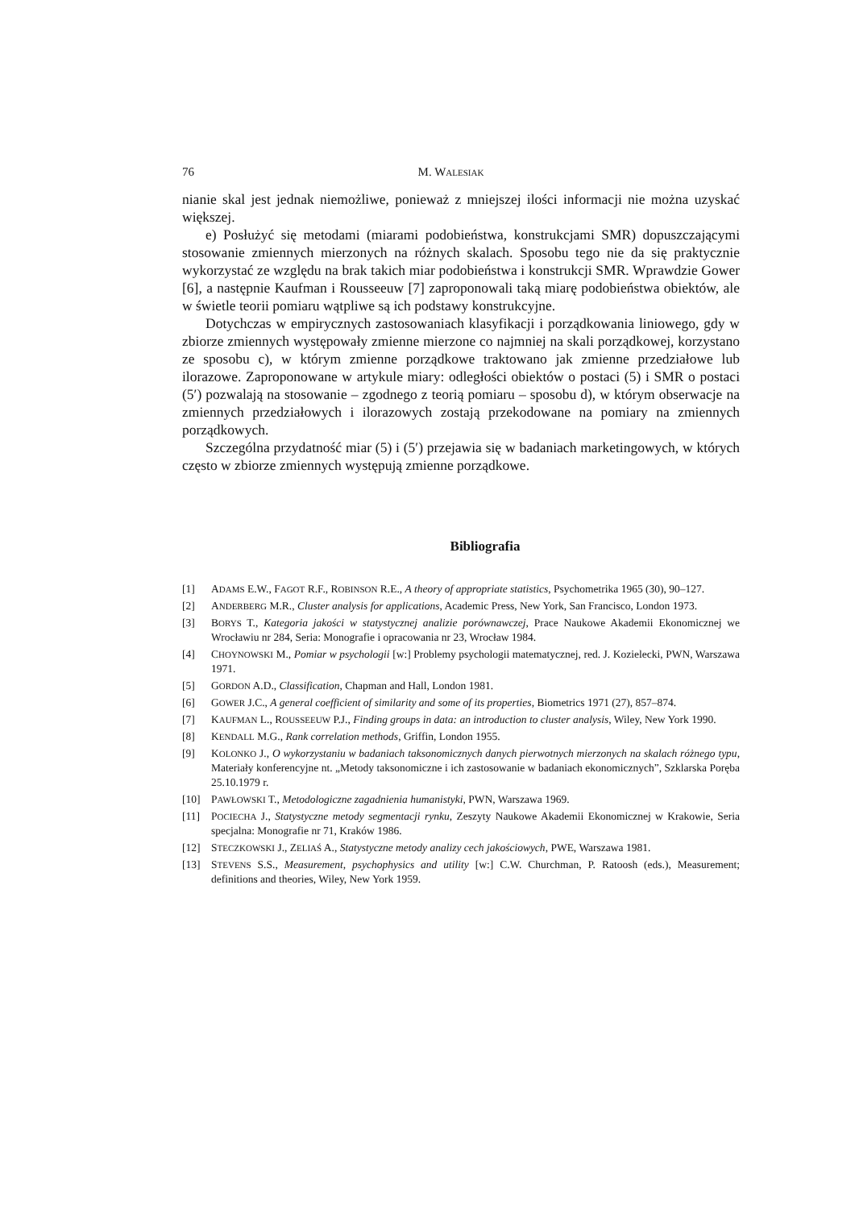76 M. WALESIAK
nianie skal jest jednak niemożliwe, ponieważ z mniejszej ilości informacji nie można uzyskać większej.
e) Posłużyć się metodami (miarami podobieństwa, konstrukcjami SMR) dopuszczającymi stosowanie zmiennych mierzonych na różnych skalach. Sposobu tego nie da się praktycznie wykorzystać ze względu na brak takich miar podobieństwa i konstrukcji SMR. Wprawdzie Gower [6], a następnie Kaufman i Rousseeuw [7] zaproponowali taką miarę podobieństwa obiektów, ale w świetle teorii pomiaru wątpliwe są ich podstawy konstrukcyjne.
Dotychczas w empirycznych zastosowaniach klasyfikacji i porządkowania liniowego, gdy w zbiorze zmiennych występowały zmienne mierzone co najmniej na skali porządkowej, korzystano ze sposobu c), w którym zmienne porządkowe traktowano jak zmienne przedziałowe lub ilorazowe. Zaproponowane w artykule miary: odległości obiektów o postaci (5) i SMR o postaci (5′) pozwalają na stosowanie – zgodnego z teorią pomiaru – sposobu d), w którym obserwacje na zmiennych przedziałowych i ilorazowych zostają przekodowane na pomiary na zmiennych porządkowych.
Szczególna przydatność miar (5) i (5′) przejawia się w badaniach marketingowych, w których często w zbiorze zmiennych występują zmienne porządkowe.
Bibliografia
[1] ADAMS E.W., FAGOT R.F., ROBINSON R.E., A theory of appropriate statistics, Psychometrika 1965 (30), 90–127.
[2] ANDERBERG M.R., Cluster analysis for applications, Academic Press, New York, San Francisco, London 1973.
[3] BORYS T., Kategoria jakości w statystycznej analizie porównawczej, Prace Naukowe Akademii Ekonomicznej we Wrocławiu nr 284, Seria: Monografie i opracowania nr 23, Wrocław 1984.
[4] CHOYNOWSKI M., Pomiar w psychologii [w:] Problemy psychologii matematycznej, red. J. Kozielecki, PWN, Warszawa 1971.
[5] GORDON A.D., Classification, Chapman and Hall, London 1981.
[6] GOWER J.C., A general coefficient of similarity and some of its properties, Biometrics 1971 (27), 857–874.
[7] KAUFMAN L., ROUSSEEUW P.J., Finding groups in data: an introduction to cluster analysis, Wiley, New York 1990.
[8] KENDALL M.G., Rank correlation methods, Griffin, London 1955.
[9] KOLONKO J., O wykorzystaniu w badaniach taksonomicznych danych pierwotnych mierzonych na skalach różnego typu, Materiały konferencyjne nt. „Metody taksonomiczne i ich zastosowanie w badaniach ekonomicznych”, Szklarska Poręba 25.10.1979 r.
[10] PAWŁOWSKI T., Metodologiczne zagadnienia humanistyki, PWN, Warszawa 1969.
[11] POCIECHA J., Statystyczne metody segmentacji rynku, Zeszyty Naukowe Akademii Ekonomicznej w Krakowie, Seria specjalna: Monografie nr 71, Kraków 1986.
[12] STECZKOWSKI J., ZELIAŚ A., Statystyczne metody analizy cech jakościowych, PWE, Warszawa 1981.
[13] STEVENS S.S., Measurement, psychophysics and utility [w:] C.W. Churchman, P. Ratoosh (eds.), Measurement; definitions and theories, Wiley, New York 1959.